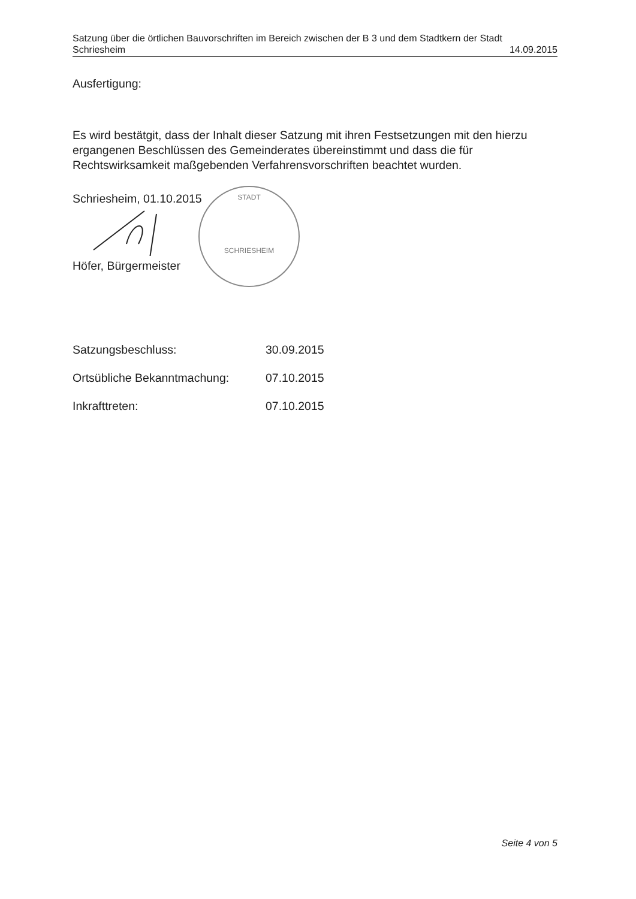Satzung über die örtlichen Bauvorschriften im Bereich zwischen der B 3 und dem Stadtkern der Stadt
Schriesheim 14.09.2015
Ausfertigung:
Es wird bestätgit, dass der Inhalt dieser Satzung mit ihren Festsetzungen mit den hierzu ergangenen Beschlüssen des Gemeinderates übereinstimmt und dass die für Rechtswirksamkeit maßgebenden Verfahrensvorschriften beachtet wurden.
Schriesheim, 01.10.2015
Höfer, Bürgermeister
STADT
SCHRIESHEIM
| Satzungsbeschluss: | 30.09.2015 |
| Ortsübliche Bekanntmachung: | 07.10.2015 |
| Inkrafttreten: | 07.10.2015 |
Seite 4 von 5